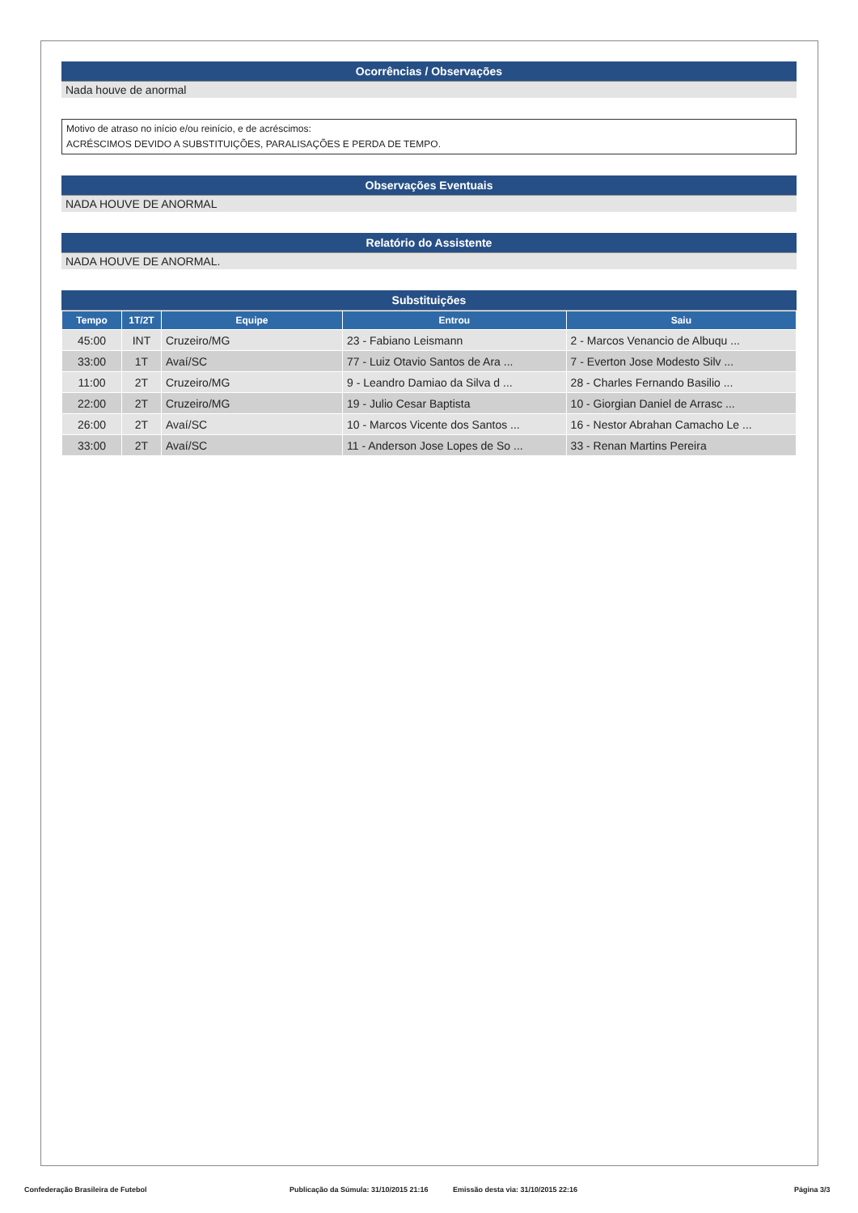Ocorrências / Observações
Nada houve de anormal
Motivo de atraso no início e/ou reinício, e de acréscimos:
ACRÉSCIMOS DEVIDO A SUBSTITUIÇÕES, PARALISAÇÕES E PERDA DE TEMPO.
Observações Eventuais
NADA HOUVE DE ANORMAL
Relatório do Assistente
NADA HOUVE DE ANORMAL.
Substituições
| Tempo | 1T/2T | Equipe | Entrou | Saiu |
| --- | --- | --- | --- | --- |
| 45:00 | INT | Cruzeiro/MG | 23 - Fabiano Leismann | 2 - Marcos Venancio de Albuqu ... |
| 33:00 | 1T | Avaí/SC | 77 - Luiz Otavio Santos de Ara ... | 7 - Everton Jose Modesto Silv ... |
| 11:00 | 2T | Cruzeiro/MG | 9 - Leandro Damiao da Silva d ... | 28 - Charles Fernando Basilio ... |
| 22:00 | 2T | Cruzeiro/MG | 19 - Julio Cesar Baptista | 10 - Giorgian Daniel de Arrasc ... |
| 26:00 | 2T | Avaí/SC | 10 - Marcos Vicente dos Santos ... | 16 - Nestor Abrahan Camacho Le ... |
| 33:00 | 2T | Avaí/SC | 11 - Anderson Jose Lopes de So ... | 33 - Renan Martins Pereira |
Confederação Brasileira de Futebol Publicação da Súmula: 31/10/2015 21:16 Emissão desta via: 31/10/2015 22:16 Página 3/3